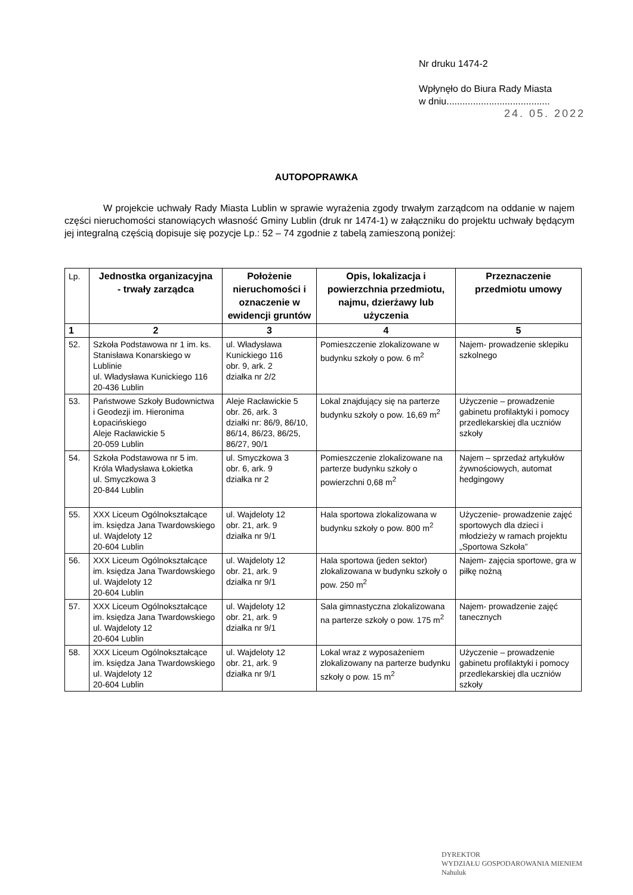Nr druku 1474-2
Wpłynęło do Biura Rady Miasta
w dniu.......................................
24. 05. 2022
AUTOPOPRAWKA
W projekcie uchwały Rady Miasta Lublin w sprawie wyrażenia zgody trwałym zarządcom na oddanie w najem części nieruchomości stanowiących własność Gminy Lublin (druk nr 1474-1) w załączniku do projektu uchwały będącym jej integralną częścią dopisuje się pozycje Lp.: 52 – 74 zgodnie z tabelą zamieszoną poniżej:
| Lp. | Jednostka organizacyjna - trwały zarządca | Położenie nieruchomości i oznaczenie w ewidencji gruntów | Opis, lokalizacja i powierzchnia przedmiotu, najmu, dzierżawy lub użyczenia | Przeznaczenie przedmiotu umowy |
| --- | --- | --- | --- | --- |
| 1 | 2 | 3 | 4 | 5 |
| 52. | Szkoła Podstawowa nr 1 im. ks. Stanisława Konarskiego w Lublinie ul. Władysława Kunickiego 116 20-436 Lublin | ul. Władysława Kunickiego 116 obr. 9, ark. 2 działka nr 2/2 | Pomieszczenie zlokalizowane w budynku szkoły o pow. 6 m<sup>2</sup> | Najem- prowadzenie sklepiku szkolnego |
| 53. | Państwowe Szkoły Budownictwa i Geodezji im. Hieronima Łopacińskiego Aleje Racławickie 5 20-059 Lublin | Aleje Racławickie 5 obr. 26, ark. 3 działki nr: 86/9, 86/10, 86/14, 86/23, 86/25, 86/27, 90/1 | Lokal znajdujący się na parterze budynku szkoły o pow. 16,69 m<sup>2</sup> | Użyczenie – prowadzenie gabinetu profilaktyki i pomocy przedlekarskiej dla uczniów szkoły |
| 54. | Szkoła Podstawowa nr 5 im. Króla Władysława Łokietka ul. Smyczkowa 3 20-844 Lublin | ul. Smyczkowa 3 obr. 6, ark. 9 działka nr 2 | Pomieszczenie zlokalizowane na parterze budynku szkoły o powierzchni 0,68 m<sup>2</sup> | Najem – sprzedaż artykułów żywnościowych, automat hedgingowy |
| 55. | XXX Liceum Ogólnokształcące im. księdza Jana Twardowskiego ul. Wajdeloty 12 20-604 Lublin | ul. Wajdeloty 12 obr. 21, ark. 9 działka nr 9/1 | Hala sportowa zlokalizowana w budynku szkoły o pow. 800 m<sup>2</sup> | Użyczenie- prowadzenie zajęć sportowych dla dzieci i młodzieży w ramach projektu „Sportowa Szkoła” |
| 56. | XXX Liceum Ogólnokształcące im. księdza Jana Twardowskiego ul. Wajdeloty 12 20-604 Lublin | ul. Wajdeloty 12 obr. 21, ark. 9 działka nr 9/1 | Hala sportowa (jeden sektor) zlokalizowana w budynku szkoły o pow. 250 m<sup>2</sup> | Najem- zajęcia sportowe, gra w piłkę nożną |
| 57. | XXX Liceum Ogólnokształcące im. księdza Jana Twardowskiego ul. Wajdeloty 12 20-604 Lublin | ul. Wajdeloty 12 obr. 21, ark. 9 działka nr 9/1 | Sala gimnastyczna zlokalizowana na parterze szkoły o pow. 175 m<sup>2</sup> | Najem- prowadzenie zajęć tanecznych |
| 58. | XXX Liceum Ogólnokształcące im. księdza Jana Twardowskiego ul. Wajdeloty 12 20-604 Lublin | ul. Wajdeloty 12 obr. 21, ark. 9 działka nr 9/1 | Lokal wraz z wyposażeniem zlokalizowany na parterze budynku szkoły o pow. 15 m<sup>2</sup> | Użyczenie – prowadzenie gabinetu profilaktyki i pomocy przedlekarskiej dla uczniów szkoły |
DYREKTOR
WYDZIAŁU GOSPODAROWANIA MIENIEM
Nahuluk